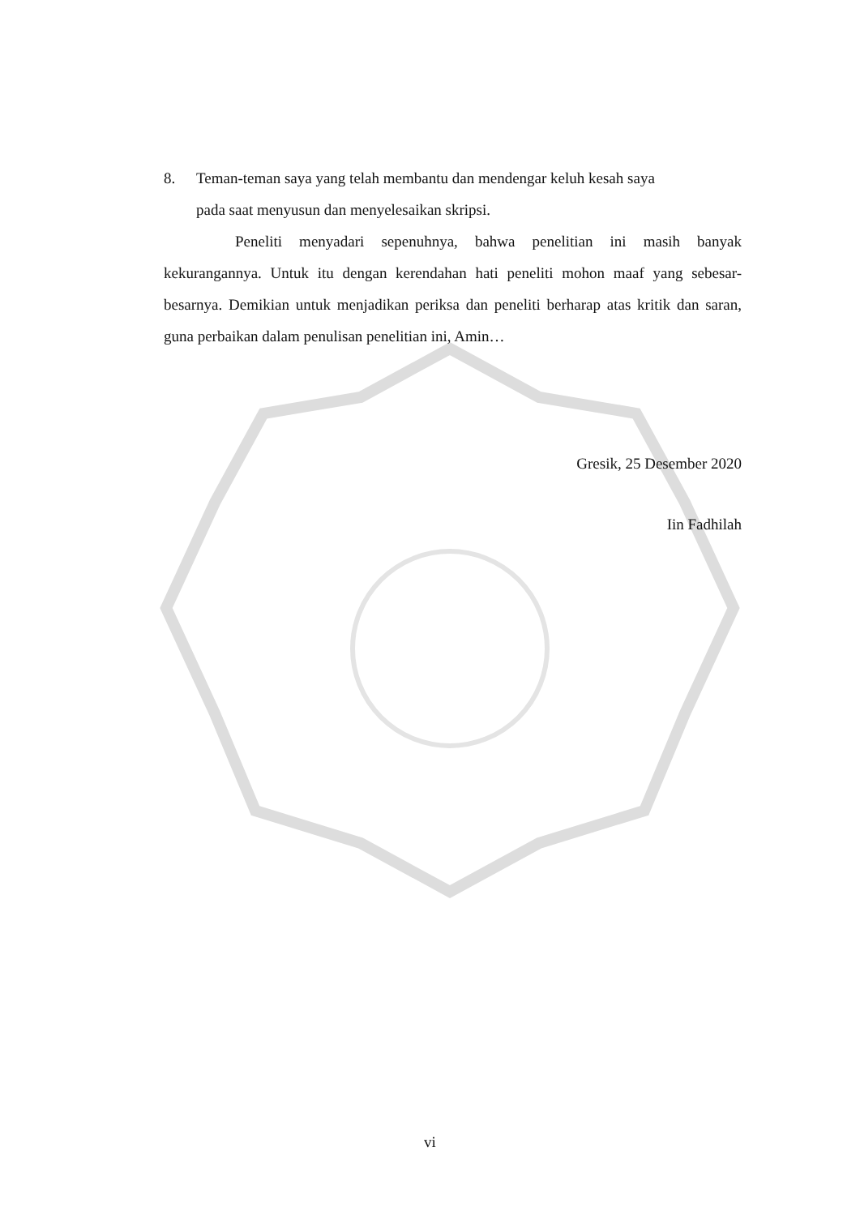8. Teman-teman saya yang telah membantu dan mendengar keluh kesah saya
pada saat menyusun dan menyelesaikan skripsi.
Peneliti menyadari sepenuhnya, bahwa penelitian ini masih banyak kekurangannya. Untuk itu dengan kerendahan hati peneliti mohon maaf yang sebesar-besarnya. Demikian untuk menjadikan periksa dan peneliti berharap atas kritik dan saran, guna perbaikan dalam penulisan penelitian ini, Amin…
Gresik, 25 Desember 2020
Iin Fadhilah
vi